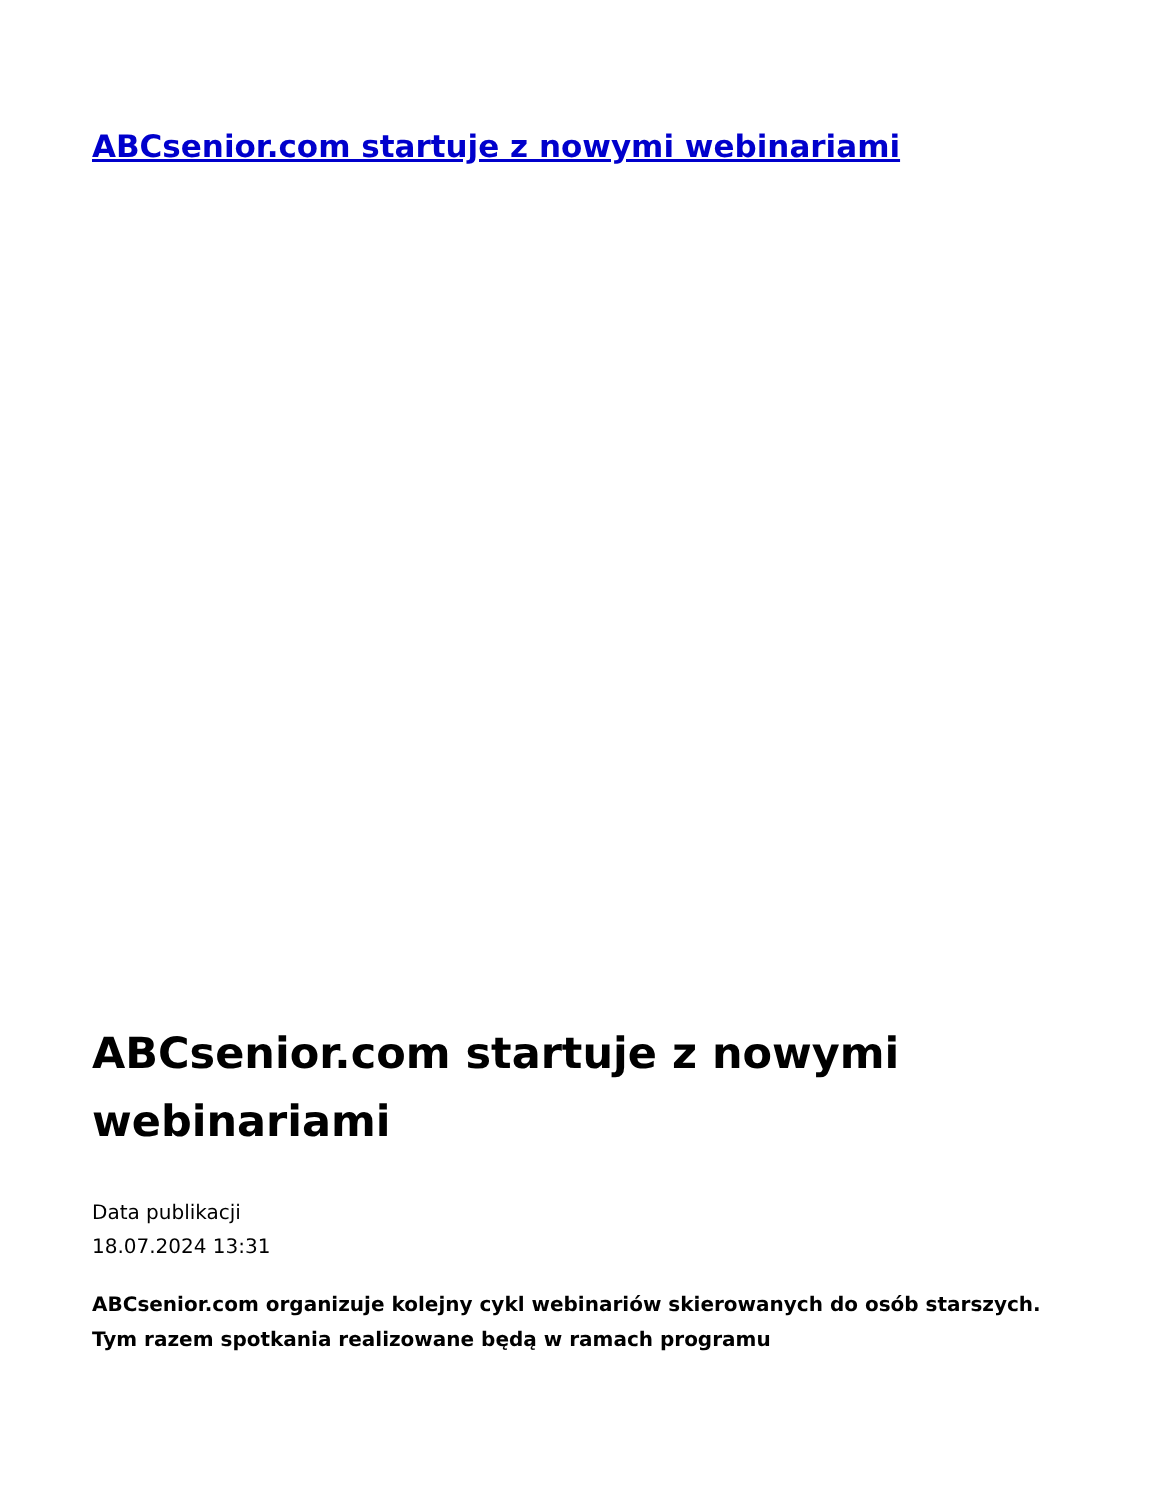ABCsenior.com startuje z nowymi webinariami
ABCsenior.com startuje z nowymi webinariami
Data publikacji
18.07.2024 13:31
ABCsenior.com organizuje kolejny cykl webinariów skierowanych do osób starszych. Tym razem spotkania realizowane będą w ramach programu